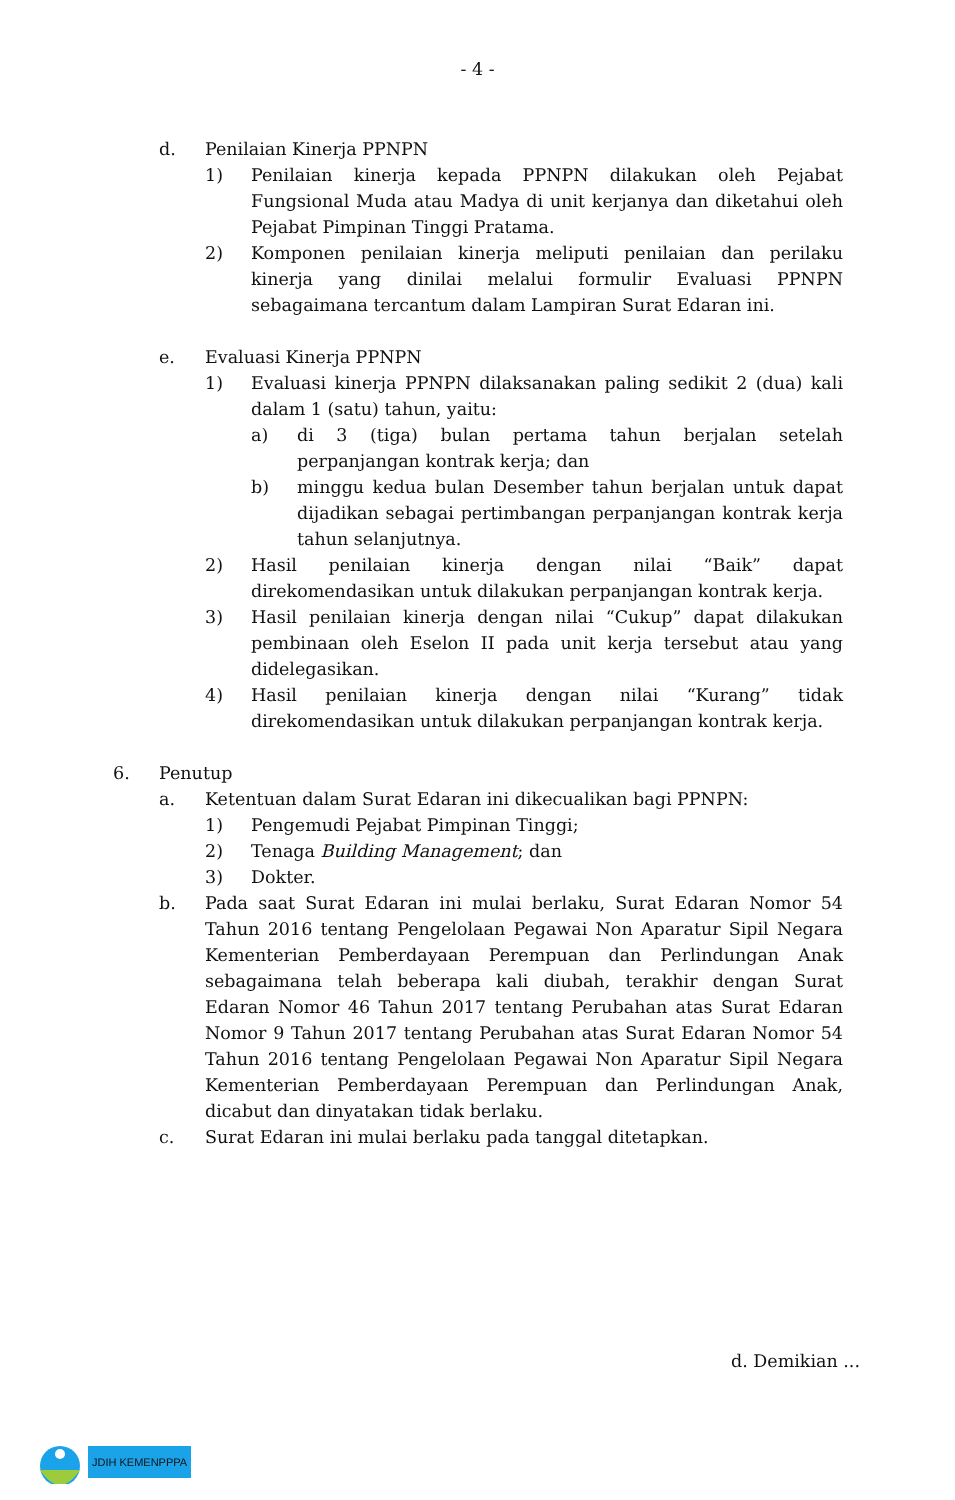- 4 -
d. Penilaian Kinerja PPNPN
1) Penilaian kinerja kepada PPNPN dilakukan oleh Pejabat Fungsional Muda atau Madya di unit kerjanya dan diketahui oleh Pejabat Pimpinan Tinggi Pratama.
2) Komponen penilaian kinerja meliputi penilaian dan perilaku kinerja yang dinilai melalui formulir Evaluasi PPNPN sebagaimana tercantum dalam Lampiran Surat Edaran ini.
e. Evaluasi Kinerja PPNPN
1) Evaluasi kinerja PPNPN dilaksanakan paling sedikit 2 (dua) kali dalam 1 (satu) tahun, yaitu:
a) di 3 (tiga) bulan pertama tahun berjalan setelah perpanjangan kontrak kerja; dan
b) minggu kedua bulan Desember tahun berjalan untuk dapat dijadikan sebagai pertimbangan perpanjangan kontrak kerja tahun selanjutnya.
2) Hasil penilaian kinerja dengan nilai “Baik” dapat direkomendasikan untuk dilakukan perpanjangan kontrak kerja.
3) Hasil penilaian kinerja dengan nilai “Cukup” dapat dilakukan pembinaan oleh Eselon II pada unit kerja tersebut atau yang didelegasikan.
4) Hasil penilaian kinerja dengan nilai “Kurang” tidak direkomendasikan untuk dilakukan perpanjangan kontrak kerja.
6. Penutup
a. Ketentuan dalam Surat Edaran ini dikecualikan bagi PPNPN:
1) Pengemudi Pejabat Pimpinan Tinggi;
2) Tenaga Building Management; dan
3) Dokter.
b. Pada saat Surat Edaran ini mulai berlaku, Surat Edaran Nomor 54 Tahun 2016 tentang Pengelolaan Pegawai Non Aparatur Sipil Negara Kementerian Pemberdayaan Perempuan dan Perlindungan Anak sebagaimana telah beberapa kali diubah, terakhir dengan Surat Edaran Nomor 46 Tahun 2017 tentang Perubahan atas Surat Edaran Nomor 9 Tahun 2017 tentang Perubahan atas Surat Edaran Nomor 54 Tahun 2016 tentang Pengelolaan Pegawai Non Aparatur Sipil Negara Kementerian Pemberdayaan Perempuan dan Perlindungan Anak, dicabut dan dinyatakan tidak berlaku.
c. Surat Edaran ini mulai berlaku pada tanggal ditetapkan.
d. Demikian ...
JDIH KEMENPPPA